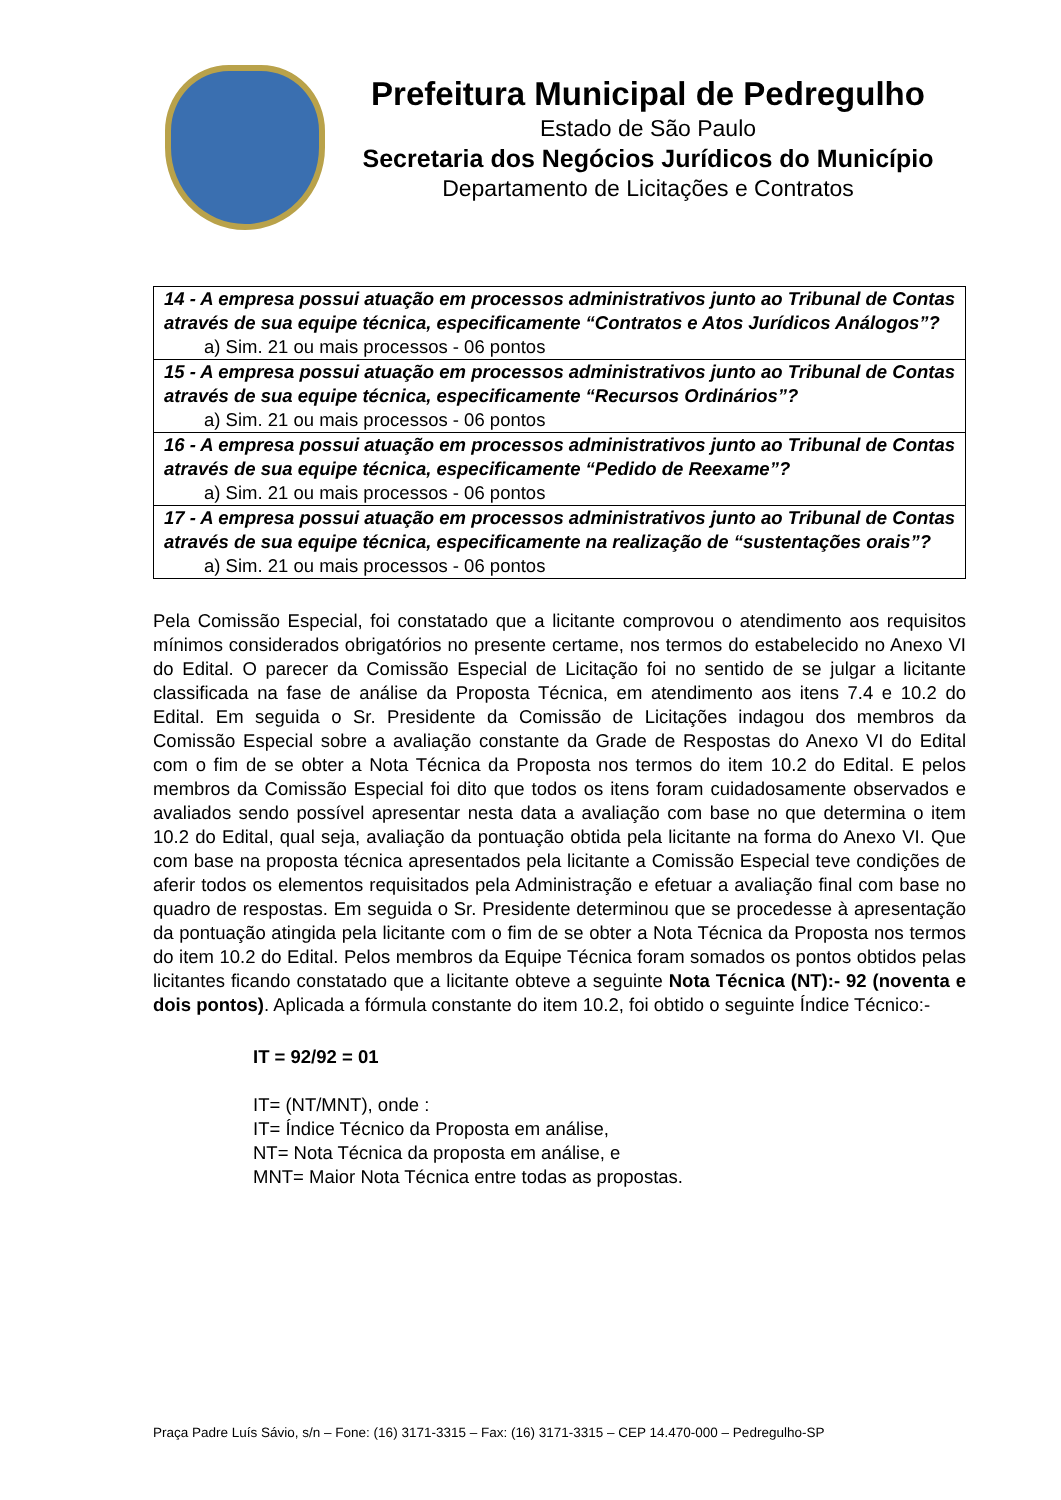Prefeitura Municipal de Pedregulho
Estado de São Paulo
Secretaria dos Negócios Jurídicos do Município
Departamento de Licitações e Contratos
| 14 - A empresa possui atuação em processos administrativos junto ao Tribunal de Contas através de sua equipe técnica, especificamente “Contratos e Atos Jurídicos Análogos”? a) Sim. 21 ou mais processos - 06 pontos |
| 15 - A empresa possui atuação em processos administrativos junto ao Tribunal de Contas através de sua equipe técnica, especificamente “Recursos Ordinários”? a) Sim. 21 ou mais processos - 06 pontos |
| 16 - A empresa possui atuação em processos administrativos junto ao Tribunal de Contas através de sua equipe técnica, especificamente “Pedido de Reexame”? a) Sim. 21 ou mais processos - 06 pontos |
| 17 - A empresa possui atuação em processos administrativos junto ao Tribunal de Contas através de sua equipe técnica, especificamente na realização de “sustentações orais”? a) Sim. 21 ou mais processos - 06 pontos |
Pela Comissão Especial, foi constatado que a licitante comprovou o atendimento aos requisitos mínimos considerados obrigatórios no presente certame, nos termos do estabelecido no Anexo VI do Edital. O parecer da Comissão Especial de Licitação foi no sentido de se julgar a licitante classificada na fase de análise da Proposta Técnica, em atendimento aos itens 7.4 e 10.2 do Edital. Em seguida o Sr. Presidente da Comissão de Licitações indagou dos membros da Comissão Especial sobre a avaliação constante da Grade de Respostas do Anexo VI do Edital com o fim de se obter a Nota Técnica da Proposta nos termos do item 10.2 do Edital. E pelos membros da Comissão Especial foi dito que todos os itens foram cuidadosamente observados e avaliados sendo possível apresentar nesta data a avaliação com base no que determina o item 10.2 do Edital, qual seja, avaliação da pontuação obtida pela licitante na forma do Anexo VI. Que com base na proposta técnica apresentados pela licitante a Comissão Especial teve condições de aferir todos os elementos requisitados pela Administração e efetuar a avaliação final com base no quadro de respostas. Em seguida o Sr. Presidente determinou que se procedesse à apresentação da pontuação atingida pela licitante com o fim de se obter a Nota Técnica da Proposta nos termos do item 10.2 do Edital. Pelos membros da Equipe Técnica foram somados os pontos obtidos pelas licitantes ficando constatado que a licitante obteve a seguinte Nota Técnica (NT):- 92 (noventa e dois pontos). Aplicada a fórmula constante do item 10.2, foi obtido o seguinte Índice Técnico:-
IT = 92/92 = 01
IT= (NT/MNT), onde :
IT= Índice Técnico da Proposta em análise,
NT= Nota Técnica da proposta em análise, e
MNT= Maior Nota Técnica entre todas as propostas.
Praça Padre Luís Sávio, s/n – Fone: (16) 3171-3315 – Fax: (16) 3171-3315 – CEP 14.470-000 – Pedregulho-SP